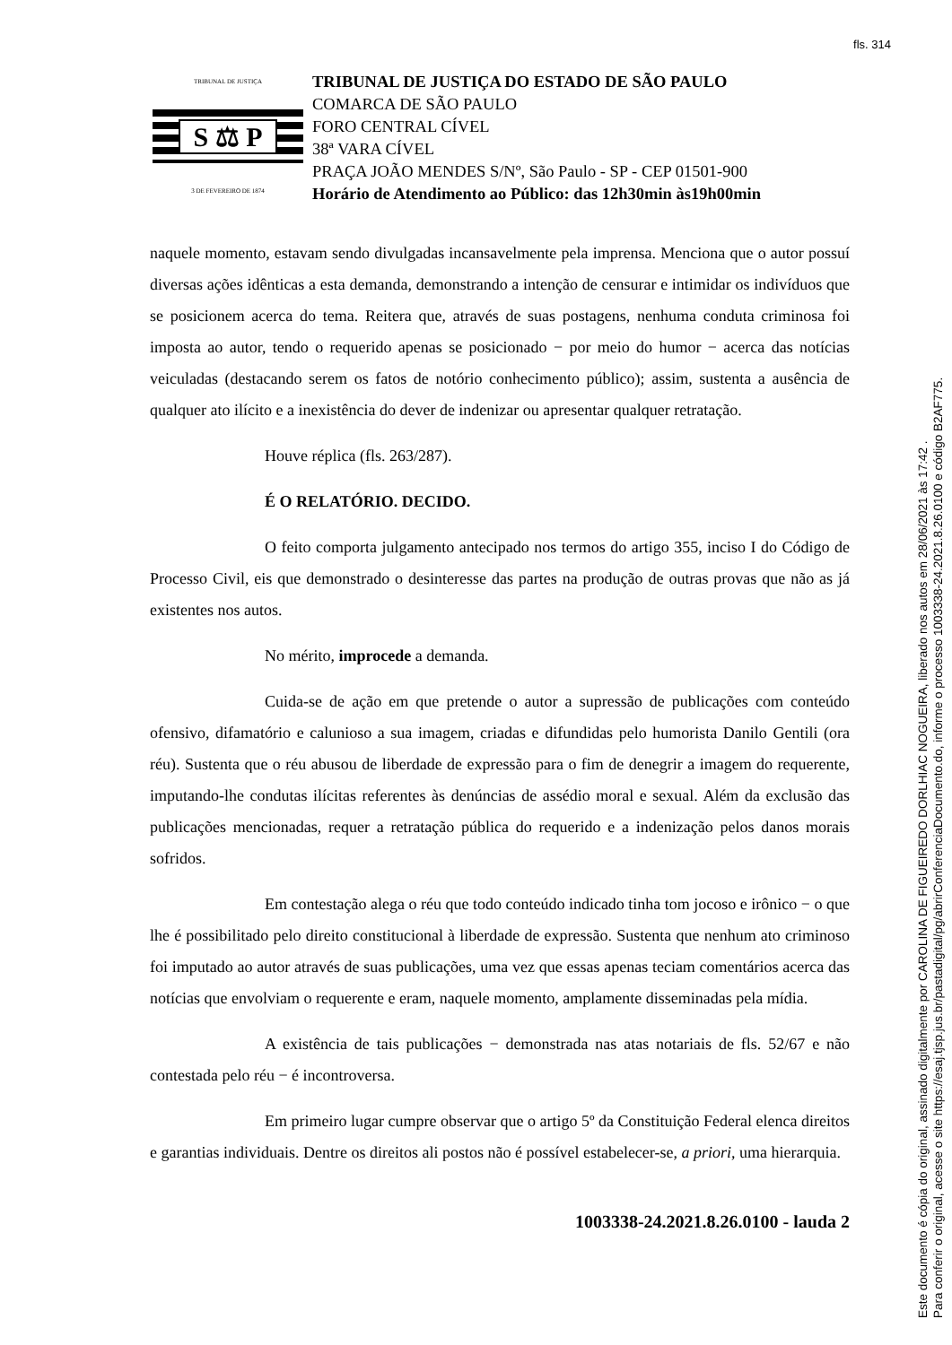fls. 314
TRIBUNAL DE JUSTIÇA
S ⚖ P
3 DE FEVEREIRO DE 1874
TRIBUNAL DE JUSTIÇA DO ESTADO DE SÃO PAULO
COMARCA DE SÃO PAULO
FORO CENTRAL CÍVEL
38ª VARA CÍVEL
PRAÇA JOÃO MENDES S/Nº, São Paulo - SP - CEP 01501-900
Horário de Atendimento ao Público: das 12h30min às19h00min
naquele momento, estavam sendo divulgadas incansavelmente pela imprensa. Menciona que o autor possuí diversas ações idênticas a esta demanda, demonstrando a intenção de censurar e intimidar os indivíduos que se posicionem acerca do tema. Reitera que, através de suas postagens, nenhuma conduta criminosa foi imposta ao autor, tendo o requerido apenas se posicionado − por meio do humor − acerca das notícias veiculadas (destacando serem os fatos de notório conhecimento público); assim, sustenta a ausência de qualquer ato ilícito e a inexistência do dever de indenizar ou apresentar qualquer retratação.
Houve réplica (fls. 263/287).
É O RELATÓRIO. DECIDO.
O feito comporta julgamento antecipado nos termos do artigo 355, inciso I do Código de Processo Civil, eis que demonstrado o desinteresse das partes na produção de outras provas que não as já existentes nos autos.
No mérito, improcede a demanda.
Cuida-se de ação em que pretende o autor a supressão de publicações com conteúdo ofensivo, difamatório e calunioso a sua imagem, criadas e difundidas pelo humorista Danilo Gentili (ora réu). Sustenta que o réu abusou de liberdade de expressão para o fim de denegrir a imagem do requerente, imputando-lhe condutas ilícitas referentes às denúncias de assédio moral e sexual. Além da exclusão das publicações mencionadas, requer a retratação pública do requerido e a indenização pelos danos morais sofridos.
Em contestação alega o réu que todo conteúdo indicado tinha tom jocoso e irônico − o que lhe é possibilitado pelo direito constitucional à liberdade de expressão. Sustenta que nenhum ato criminoso foi imputado ao autor através de suas publicações, uma vez que essas apenas teciam comentários acerca das notícias que envolviam o requerente e eram, naquele momento, amplamente disseminadas pela mídia.
A existência de tais publicações − demonstrada nas atas notariais de fls. 52/67 e não contestada pelo réu − é incontroversa.
Em primeiro lugar cumpre observar que o artigo 5º da Constituição Federal elenca direitos e garantias individuais. Dentre os direitos ali postos não é possível estabelecer-se, a priori, uma hierarquia.
1003338-24.2021.8.26.0100 - lauda 2
Este documento é cópia do original, assinado digitalmente por CAROLINA DE FIGUEIREDO DORLHIAC NOGUEIRA, liberado nos autos em 28/06/2021 às 17:42 .
Para conferir o original, acesse o site https://esaj.tjsp.jus.br/pastadigital/pg/abrirConferenciaDocumento.do, informe o processo 1003338-24.2021.8.26.0100 e código B2AF775.